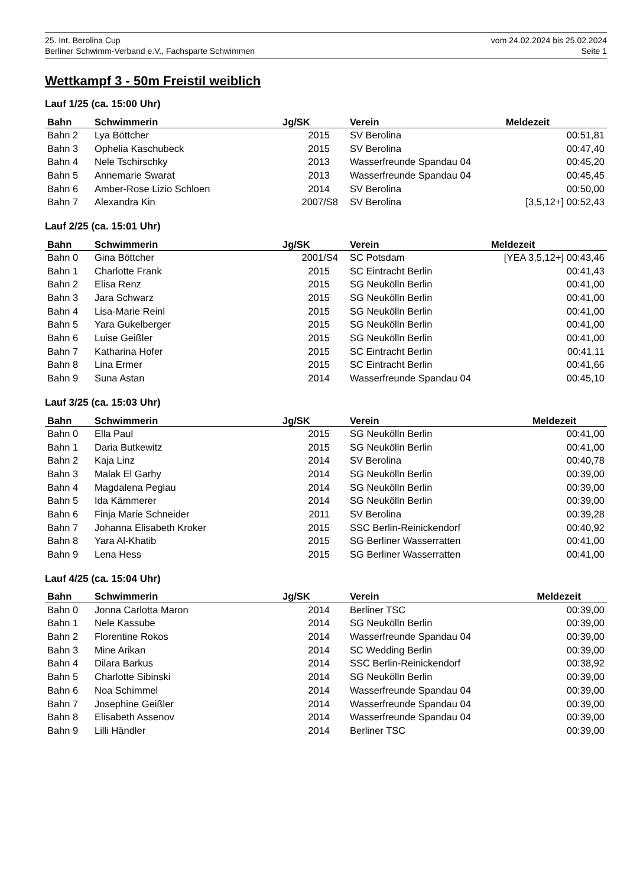25. Int. Berolina Cup vom 24.02.2024 bis 25.02.2024
Berliner Schwimm-Verband e.V., Fachsparte Schwimmen Seite 1
Wettkampf 3 - 50m Freistil weiblich
Lauf 1/25 (ca. 15:00 Uhr)
| Bahn | Schwimmerin | Jg/SK | Verein | Meldezeit |
| --- | --- | --- | --- | --- |
| Bahn 2 | Lya Böttcher | 2015 | SV Berolina | 00:51,81 |
| Bahn 3 | Ophelia Kaschubeck | 2015 | SV Berolina | 00:47,40 |
| Bahn 4 | Nele Tschirschky | 2013 | Wasserfreunde Spandau 04 | 00:45,20 |
| Bahn 5 | Annemarie Swarat | 2013 | Wasserfreunde Spandau 04 | 00:45,45 |
| Bahn 6 | Amber-Rose Lizio Schloen | 2014 | SV Berolina | 00:50,00 |
| Bahn 7 | Alexandra Kin | 2007/S8 | SV Berolina | [3,5,12+] 00:52,43 |
Lauf 2/25 (ca. 15:01 Uhr)
| Bahn | Schwimmerin | Jg/SK | Verein | Meldezeit |
| --- | --- | --- | --- | --- |
| Bahn 0 | Gina Böttcher | 2001/S4 | SC Potsdam | [YEA 3,5,12+] 00:43,46 |
| Bahn 1 | Charlotte Frank | 2015 | SC Eintracht Berlin | 00:41,43 |
| Bahn 2 | Elisa Renz | 2015 | SG Neukölln Berlin | 00:41,00 |
| Bahn 3 | Jara Schwarz | 2015 | SG Neukölln Berlin | 00:41,00 |
| Bahn 4 | Lisa-Marie Reinl | 2015 | SG Neukölln Berlin | 00:41,00 |
| Bahn 5 | Yara Gukelberger | 2015 | SG Neukölln Berlin | 00:41,00 |
| Bahn 6 | Luise Geißler | 2015 | SG Neukölln Berlin | 00:41,00 |
| Bahn 7 | Katharina Hofer | 2015 | SC Eintracht Berlin | 00:41,11 |
| Bahn 8 | Lina Ermer | 2015 | SC Eintracht Berlin | 00:41,66 |
| Bahn 9 | Suna Astan | 2014 | Wasserfreunde Spandau 04 | 00:45,10 |
Lauf 3/25 (ca. 15:03 Uhr)
| Bahn | Schwimmerin | Jg/SK | Verein | Meldezeit |
| --- | --- | --- | --- | --- |
| Bahn 0 | Ella Paul | 2015 | SG Neukölln Berlin | 00:41,00 |
| Bahn 1 | Daria Butkewitz | 2015 | SG Neukölln Berlin | 00:41,00 |
| Bahn 2 | Kaja Linz | 2014 | SV Berolina | 00:40,78 |
| Bahn 3 | Malak El Garhy | 2014 | SG Neukölln Berlin | 00:39,00 |
| Bahn 4 | Magdalena Peglau | 2014 | SG Neukölln Berlin | 00:39,00 |
| Bahn 5 | Ida Kämmerer | 2014 | SG Neukölln Berlin | 00:39,00 |
| Bahn 6 | Finja Marie Schneider | 2011 | SV Berolina | 00:39,28 |
| Bahn 7 | Johanna Elisabeth Kroker | 2015 | SSC Berlin-Reinickendorf | 00:40,92 |
| Bahn 8 | Yara Al-Khatib | 2015 | SG Berliner Wasserratten | 00:41,00 |
| Bahn 9 | Lena Hess | 2015 | SG Berliner Wasserratten | 00:41,00 |
Lauf 4/25 (ca. 15:04 Uhr)
| Bahn | Schwimmerin | Jg/SK | Verein | Meldezeit |
| --- | --- | --- | --- | --- |
| Bahn 0 | Jonna Carlotta Maron | 2014 | Berliner TSC | 00:39,00 |
| Bahn 1 | Nele Kassube | 2014 | SG Neukölln Berlin | 00:39,00 |
| Bahn 2 | Florentine Rokos | 2014 | Wasserfreunde Spandau 04 | 00:39,00 |
| Bahn 3 | Mine Arikan | 2014 | SC Wedding Berlin | 00:39,00 |
| Bahn 4 | Dilara Barkus | 2014 | SSC Berlin-Reinickendorf | 00:38,92 |
| Bahn 5 | Charlotte Sibinski | 2014 | SG Neukölln Berlin | 00:39,00 |
| Bahn 6 | Noa Schimmel | 2014 | Wasserfreunde Spandau 04 | 00:39,00 |
| Bahn 7 | Josephine Geißler | 2014 | Wasserfreunde Spandau 04 | 00:39,00 |
| Bahn 8 | Elisabeth Assenov | 2014 | Wasserfreunde Spandau 04 | 00:39,00 |
| Bahn 9 | Lilli Händler | 2014 | Berliner TSC | 00:39,00 |